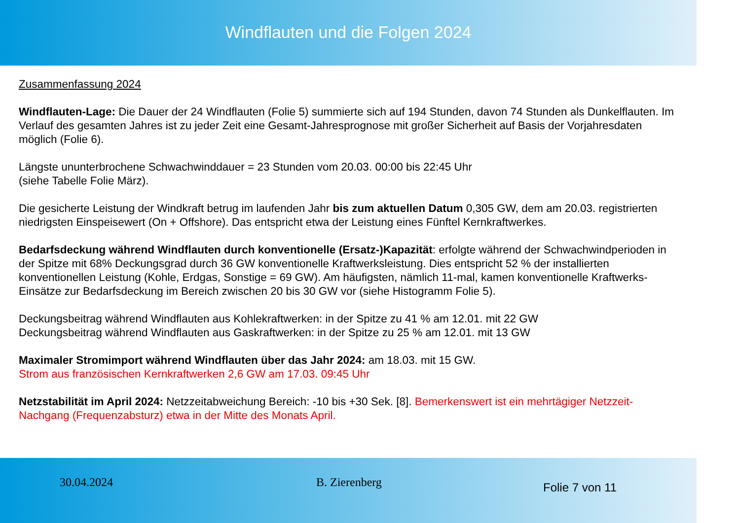Windflauten und die Folgen 2024
Zusammenfassung 2024
Windflauten-Lage: Die Dauer der 24 Windflauten (Folie 5) summierte sich auf 194 Stunden, davon 74 Stunden als Dunkelflauten. Im Verlauf des gesamten Jahres ist zu jeder Zeit eine Gesamt-Jahresprognose mit großer Sicherheit auf Basis der Vorjahresdaten möglich (Folie 6).
Längste ununterbrochene Schwachwinddauer = 23 Stunden vom 20.03. 00:00 bis 22:45 Uhr
(siehe Tabelle Folie März).
Die gesicherte Leistung der Windkraft betrug im laufenden Jahr bis zum aktuellen Datum 0,305 GW, dem am 20.03. registrierten niedrigsten Einspeisewert (On + Offshore). Das entspricht etwa der Leistung eines Fünftel Kernkraftwerkes.
Bedarfsdeckung während Windflauten durch konventionelle (Ersatz-)Kapazität: erfolgte während der Schwachwindperioden in der Spitze mit 68% Deckungsgrad durch 36 GW konventionelle Kraftwerksleistung. Dies entspricht 52 % der installierten konventionellen Leistung (Kohle, Erdgas, Sonstige = 69 GW). Am häufigsten, nämlich 11-mal, kamen konventionelle Kraftwerks-Einsätze zur Bedarfsdeckung im Bereich zwischen 20 bis 30 GW vor (siehe Histogramm Folie 5).
Deckungsbeitrag während Windflauten aus Kohlekraftwerken: in der Spitze zu 41 % am 12.01. mit 22 GW
Deckungsbeitrag während Windflauten aus Gaskraftwerken: in der Spitze zu 25 % am 12.01. mit 13 GW
Maximaler Stromimport während Windflauten über das Jahr 2024: am 18.03. mit 15 GW.
Strom aus französischen Kernkraftwerken 2,6 GW am 17.03. 09:45 Uhr
Netzstabilität im April 2024: Netzzeitabweichung Bereich: -10 bis +30 Sek. [8]. Bemerkenswert ist ein mehrtägiger Netzzeit-Nachgang (Frequenzabsturz) etwa in der Mitte des Monats April.
30.04.2024 B. Zierenberg
Folie 7 von 11